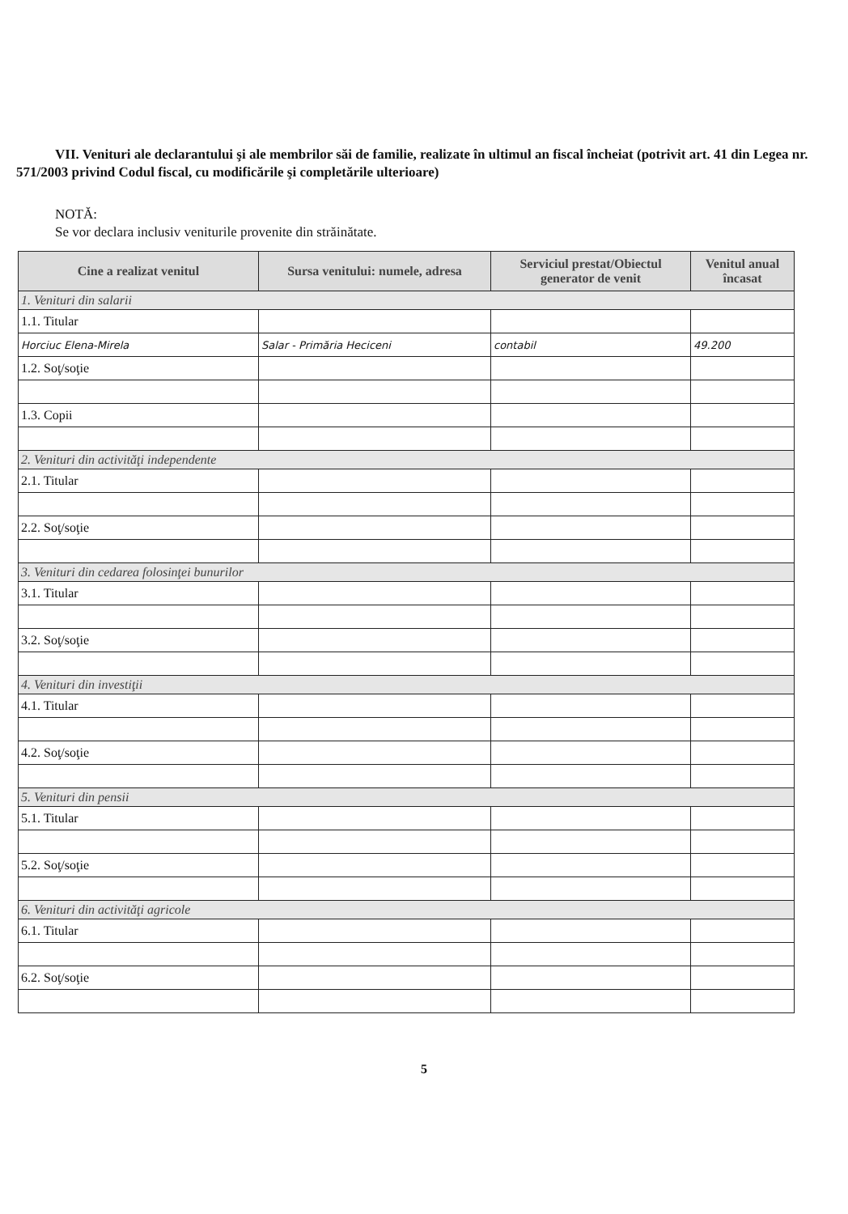VII. Venituri ale declarantului şi ale membrilor săi de familie, realizate în ultimul an fiscal încheiat (potrivit art. 41 din Legea nr. 571/2003 privind Codul fiscal, cu modificările şi completările ulterioare)
NOTĂ:
Se vor declara inclusiv veniturile provenite din străinătate.
| Cine a realizat venitul | Sursa venitului: numele, adresa | Serviciul prestat/Obiectul generator de venit | Venitul anual încasat |
| --- | --- | --- | --- |
| 1. Venituri din salarii | | | |
| 1.1. Titular | | | |
| Horciuc Elena-Mirela | Salar - Primăria Heciceni | contabil | 49.200 |
| 1.2. Soţ/soţie | | | |
| 1.3. Copii | | | |
| 2. Venituri din activităţi independente | | | |
| 2.1. Titular | | | |
| 2.2. Soţ/soţie | | | |
| 3. Venituri din cedarea folosinţei bunurilor | | | |
| 3.1. Titular | | | |
| 3.2. Soţ/soţie | | | |
| 4. Venituri din investiţii | | | |
| 4.1. Titular | | | |
| 4.2. Soţ/soţie | | | |
| 5. Venituri din pensii | | | |
| 5.1. Titular | | | |
| 5.2. Soţ/soţie | | | |
| 6. Venituri din activităţi agricole | | | |
| 6.1. Titular | | | |
| 6.2. Soţ/soţie | | | |
5